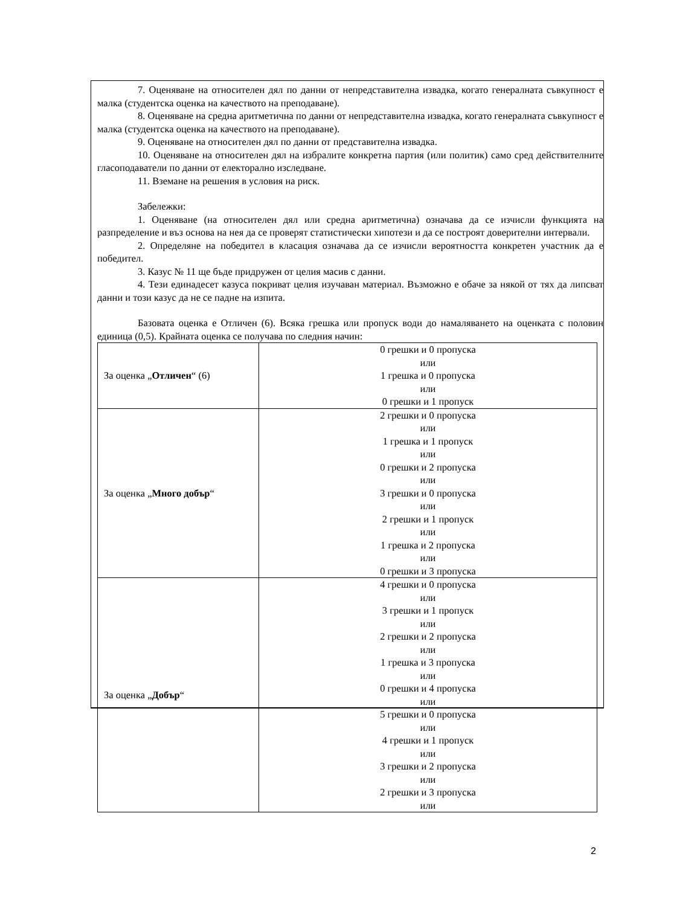7. Оценяване на относителен дял по данни от непредставителна извадка, когато генералната съвкупност е малка (студентска оценка на качеството на преподаване).
8. Оценяване на средна аритметична по данни от непредставителна извадка, когато генералната съвкупност е малка (студентска оценка на качеството на преподаване).
9. Оценяване на относителен дял по данни от представителна извадка.
10. Оценяване на относителен дял на избралите конкретна партия (или политик) само сред действителните гласоподаватели по данни от електорално изследване.
11. Вземане на решения в условия на риск.
Забележки:
1. Оценяване (на относителен дял или средна аритметична) означава да се изчисли функцията на разпределение и въз основа на нея да се проверят статистически хипотези и да се построят доверителни интервали.
2. Определяне на победител в класация означава да се изчисли вероятността конкретен участник да е победител.
3. Казус № 11 ще бъде придружен от целия масив с данни.
4. Тези единадесет казуса покриват целия изучаван материал. Възможно е обаче за някой от тях да липсват данни и този казус да не се падне на изпита.
Базовата оценка е Отличен (6). Всяка грешка или пропуск води до намаляването на оценката с половин единица (0,5). Крайната оценка се получава по следния начин:
| За оценка „ Отличен “ (6) | 0 грешки и 0 пропуска или 1 грешка и 0 пропуска или 0 грешки и 1 пропуск |
| За оценка „ Много добър “ | 2 грешки и 0 пропуска или 1 грешка и 1 пропуск или 0 грешки и 2 пропуска или 3 грешки и 0 пропуска или 2 грешки и 1 пропуск или 1 грешка и 2 пропуска или 0 грешки и 3 пропуска |
| За оценка „ Добър “ | 4 грешки и 0 пропуска или 3 грешки и 1 пропуск или 2 грешки и 2 пропуска или 1 грешка и 3 пропуска или 0 грешки и 4 пропуска или 5 грешки и 0 пропуска или 4 грешки и 1 пропуск или 3 грешки и 2 пропуска или 2 грешки и 3 пропуска или |
2